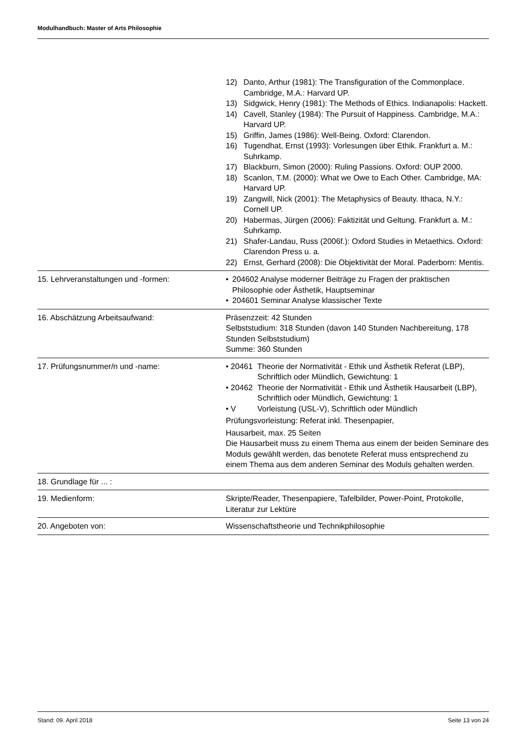Modulhandbuch: Master of Arts Philosophie
| | 12) Danto, Arthur (1981): The Transfiguration of the Commonplace. Cambridge, M.A.: Harvard UP. 13) Sidgwick, Henry (1981): The Methods of Ethics. Indianapolis: Hackett. 14) Cavell, Stanley (1984): The Pursuit of Happiness. Cambridge, M.A.: Harvard UP. 15) Griffin, James (1986): Well-Being. Oxford: Clarendon. 16) Tugendhat, Ernst (1993): Vorlesungen über Ethik. Frankfurt a. M.: Suhrkamp. 17) Blackburn, Simon (2000): Ruling Passions. Oxford: OUP 2000. 18) Scanlon, T.M. (2000): What we Owe to Each Other. Cambridge, MA: Harvard UP. 19) Zangwill, Nick (2001): The Metaphysics of Beauty. Ithaca, N.Y.: Cornell UP. 20) Habermas, Jürgen (2006): Faktizität und Geltung. Frankfurt a. M.: Suhrkamp. 21) Shafer-Landau, Russ (2006f.): Oxford Studies in Metaethics. Oxford: Clarendon Press u. a. 22) Ernst, Gerhard (2008): Die Objektivität der Moral. Paderborn: Mentis. |
| 15. Lehrveranstaltungen und -formen: | • 204602 Analyse moderner Beiträge zu Fragen der praktischen Philosophie oder Ästhetik, Hauptseminar • 204601 Seminar Analyse klassischer Texte |
| 16. Abschätzung Arbeitsaufwand: | Präsenzzeit: 42 Stunden Selbststudium: 318 Stunden (davon 140 Stunden Nachbereitung, 178 Stunden Selbststudium) Summe: 360 Stunden |
| 17. Prüfungsnummer/n und -name: | • 20461 Theorie der Normativität - Ethik und Ästhetik Referat (LBP), Schriftlich oder Mündlich, Gewichtung: 1 • 20462 Theorie der Normativität - Ethik und Ästhetik Hausarbeit (LBP), Schriftlich oder Mündlich, Gewichtung: 1 • V Vorleistung (USL-V), Schriftlich oder Mündlich Prüfungsvorleistung: Referat inkl. Thesenpapier, Hausarbeit, max. 25 Seiten Die Hausarbeit muss zu einem Thema aus einem der beiden Seminare des Moduls gewählt werden, das benotete Referat muss entsprechend zu einem Thema aus dem anderen Seminar des Moduls gehalten werden. |
| 18. Grundlage für ... : | |
| 19. Medienform: | Skripte/Reader, Thesenpapiere, Tafelbilder, Power-Point, Protokolle, Literatur zur Lektüre |
| 20. Angeboten von: | Wissenschaftstheorie und Technikphilosophie |
Stand: 09. April 2018 Seite 13 von 24